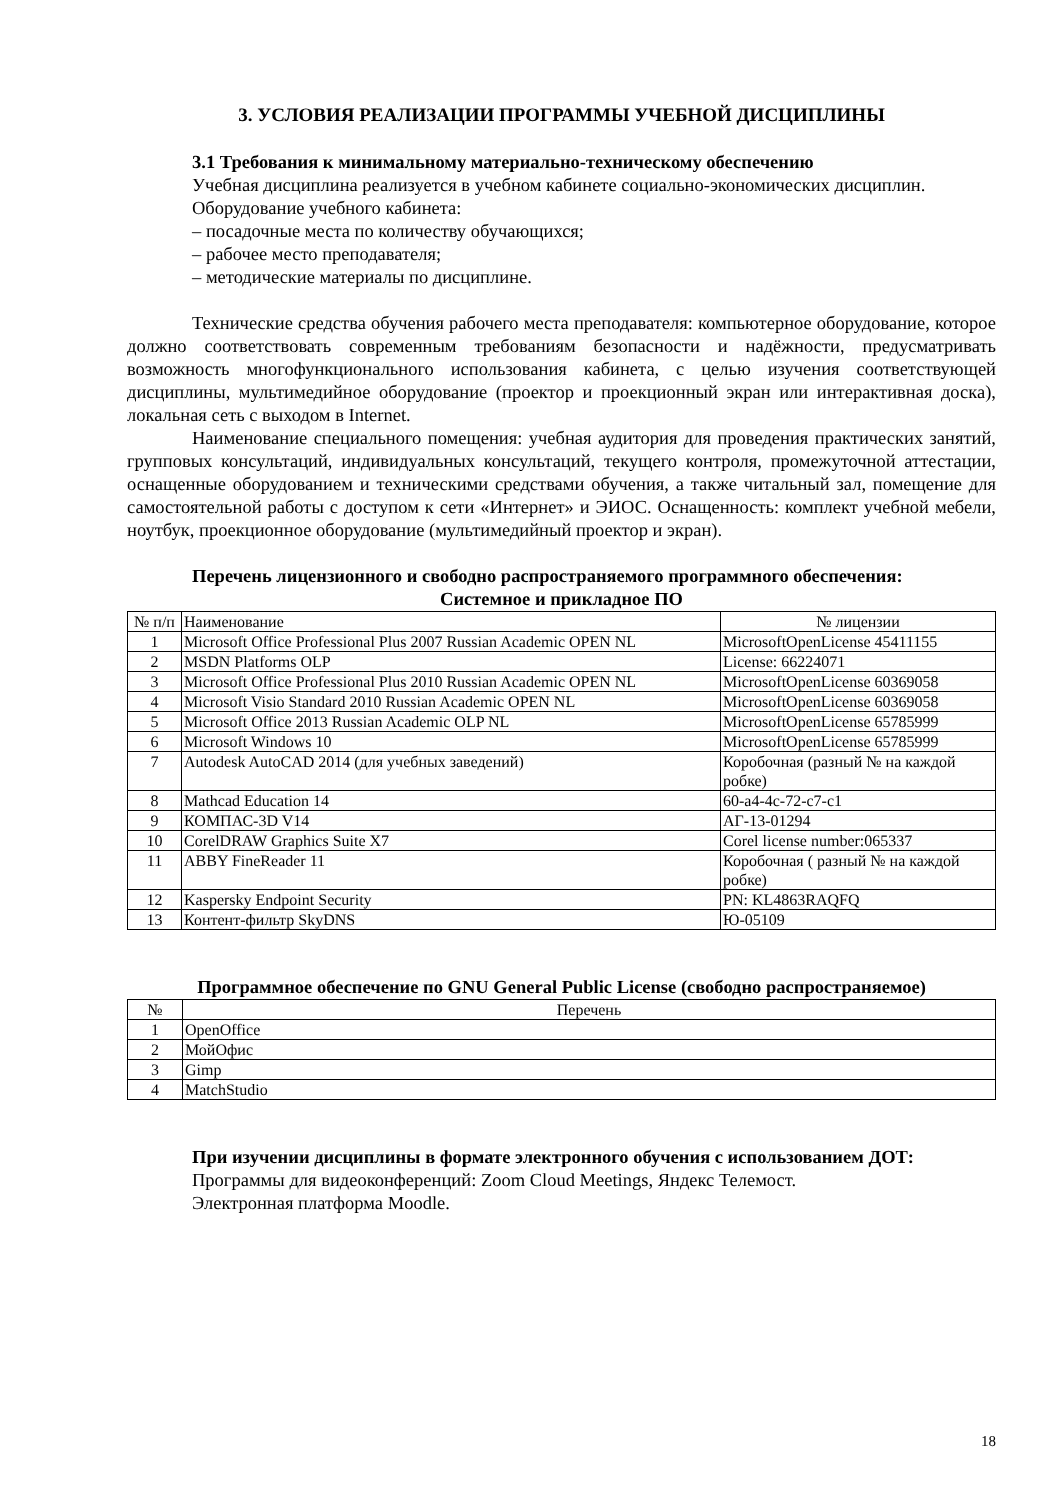3. УСЛОВИЯ РЕАЛИЗАЦИИ ПРОГРАММЫ УЧЕБНОЙ ДИСЦИПЛИНЫ
3.1 Требования к минимальному материально-техническому обеспечению
Учебная дисциплина реализуется в учебном кабинете социально-экономических дисциплин.
Оборудование учебного кабинета:
– посадочные места по количеству обучающихся;
– рабочее место преподавателя;
– методические материалы по дисциплине.
Технические средства обучения рабочего места преподавателя: компьютерное оборудование, которое должно соответствовать современным требованиям безопасности и надёжности, предусматривать возможность многофункционального использования кабинета, с целью изучения соответствующей дисциплины, мультимедийное оборудование (проектор и проекционный экран или интерактивная доска), локальная сеть с выходом в Internet.
Наименование специального помещения: учебная аудитория для проведения практических занятий, групповых консультаций, индивидуальных консультаций, текущего контроля, промежуточной аттестации, оснащенные оборудованием и техническими средствами обучения, а также читальный зал, помещение для самостоятельной работы с доступом к сети «Интернет» и ЭИОС. Оснащенность: комплект учебной мебели, ноутбук, проекционное оборудование (мультимедийный проектор и экран).
Перечень лицензионного и свободно распространяемого программного обеспечения:
Системное и прикладное ПО
| № п/п | Наименование | № лицензии |
| --- | --- | --- |
| 1 | Microsoft Office Professional Plus 2007 Russian Academic OPEN NL | MicrosoftOpenLicense 45411155 |
| 2 | MSDN Platforms OLP | License: 66224071 |
| 3 | Microsoft Office Professional Plus 2010 Russian Academic OPEN NL | MicrosoftOpenLicense 60369058 |
| 4 | Microsoft Visio Standard 2010 Russian Academic OPEN NL | MicrosoftOpenLicense 60369058 |
| 5 | Microsoft Office 2013 Russian Academic OLP NL | MicrosoftOpenLicense 65785999 |
| 6 | Microsoft Windows 10 | MicrosoftOpenLicense 65785999 |
| 7 | Autodesk AutoCAD 2014 (для учебных заведений) | Коробочная (разный № на каждой робке) |
| 8 | Mathcad Education 14 | 60-a4-4c-72-c7-c1 |
| 9 | КОМПАС-3D V14 | АГ-13-01294 |
| 10 | CorelDRAW Graphics Suite X7 | Corel license number:065337 |
| 11 | ABBY FineReader 11 | Коробочная ( разный № на каждой робке) |
| 12 | Kaspersky Endpoint Security | PN: KL4863RAQFQ |
| 13 | Контент-фильтр SkyDNS | Ю-05109 |
Программное обеспечение по GNU General Public License (свободно распространяемое)
| № | Перечень |
| --- | --- |
| 1 | OpenOffice |
| 2 | МойОфис |
| 3 | Gimp |
| 4 | MatchStudio |
При изучении дисциплины в формате электронного обучения с использованием ДОТ:
Программы для видеоконференций: Zoom Cloud Meetings, Яндекс Телемост.
Электронная платформа Moodle.
18